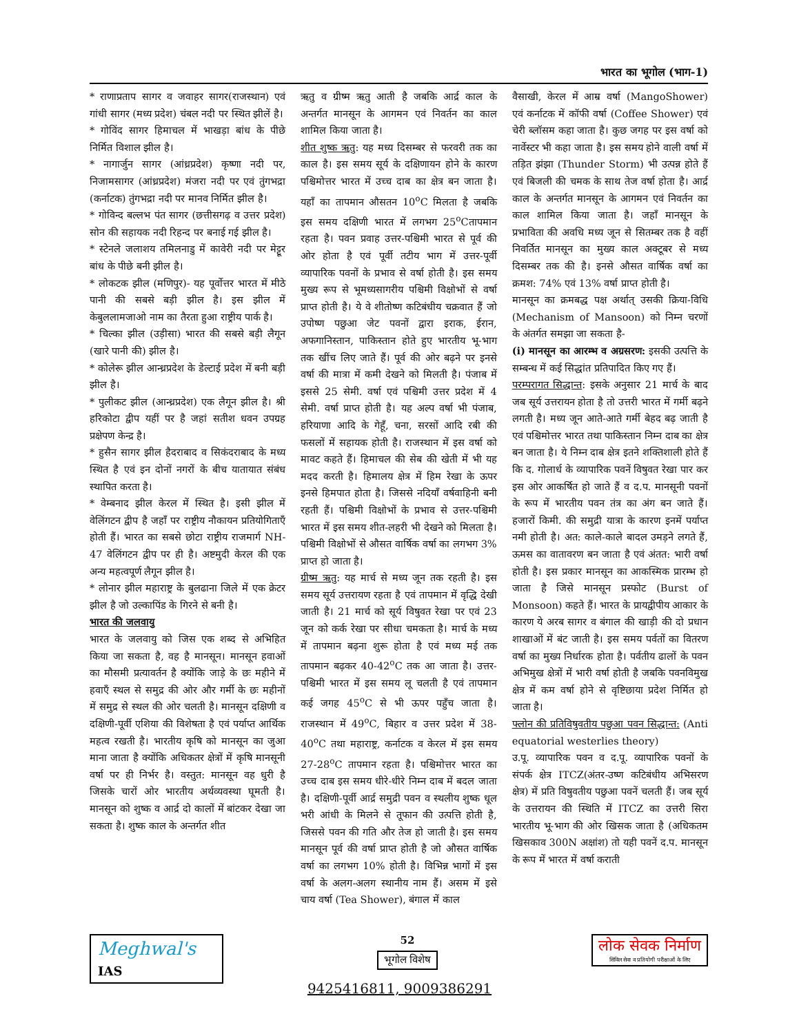भारत का भूगोल (भाग-1)
* राणाप्रताप सागर व जवाहर सागर(राजस्थान) एवं गांधी सागर (मध्य प्रदेश) चंबल नदी पर स्थित झीलें है।
* गोविंद सागर हिमाचल में भाखड़ा बांध के पीछे निर्मित विशाल झील है।
* नागार्जुन सागर (आंध्रप्रदेश) कृष्णा नदी पर, निजामसागर (आंध्रप्रदेश) मंजरा नदी पर एवं तुंगभद्रा (कर्नाटक) तुंगभद्रा नदी पर मानव निर्मित झील है।
* गोविन्द बल्लभ पंत सागर (छत्तीसगढ़ व उत्तर प्रदेश) सोन की सहायक नदी रिहन्द पर बनाई गई झील है।
* स्टेनले जलाशय तमिलनाडु में कावेरी नदी पर मेट्टूर बांध के पीछे बनी झील है।
* लोकटक झील (मणिपुर)- यह पूर्वोत्तर भारत में मीठे पानी की सबसे बड़ी झील है। इस झील में केबुललामजाओ नाम का तैरता हुआ राष्ट्रीय पार्क है।
* चिल्का झील (उड़ीसा) भारत की सबसे बड़ी लैगून (खारे पानी की) झील है।
* कोलेरू झील आन्ध्रप्रदेश के डेल्टाई प्रदेश में बनी बड़ी झील है।
* पुलीकट झील (आन्ध्रप्रदेश) एक लैगून झील है। श्री हरिकोटा द्वीप यहीं पर है जहां सतीश धवन उपग्रह प्रक्षेपण केन्द्र है।
* हुसैन सागर झील हैदराबाद व सिकंदराबाद के मध्य स्थित है एवं इन दोनों नगरों के बीच यातायात संबंध स्थापित करता है।
* वेम्बनाद झील केरल में स्थित है। इसी झील में वेलिंगटन द्वीप है जहाँ पर राष्ट्रीय नौकायन प्रतियोगिताएँ होती हैं। भारत का सबसे छोटा राष्ट्रीय राजमार्ग NH-47 वेलिंगटन द्वीप पर ही है। अष्टमुदी केरल की एक अन्य महत्वपूर्ण लैगून झील है।
* लोनार झील महाराष्ट्र के बुलढाना जिले में एक क्रेटर झील है जो उल्कापिंड के गिरने से बनी है।
भारत की जलवायु
भारत के जलवायु को जिस एक शब्द से अभिहित किया जा सकता है, वह है मानसून। मानसून हवाओं का मौसमी प्रत्यावर्तन है क्योंकि जाड़े के छः महीने में हवाएँ स्थल से समुद्र की ओर और गर्मी के छः महीनों में समुद्र से स्थल की ओर चलती है। मानसून दक्षिणी व दक्षिणी-पूर्वी एशिया की विशेषता है एवं पर्याप्त आर्थिक महत्व रखती है। भारतीय कृषि को मानसून का जुआ माना जाता है क्योंकि अधिकतर क्षेत्रों में कृषि मानसूनी वर्षा पर ही निर्भर है। वस्तुत: मानसून वह धुरी है जिसके चारों ओर भारतीय अर्थव्यवस्था घूमती है। मानसून को शुष्क व आर्द्र दो कालों में बांटकर देखा जा सकता है। शुष्क काल के अन्तर्गत शीत
ऋतु व ग्रीष्म ऋतु आती है जबकि आर्द्र काल के अन्तर्गत मानसून के आगमन एवं निवर्तन का काल शामिल किया जाता है।
शीत शुष्क ऋतु: यह मध्य दिसम्बर से फरवरी तक का काल है। इस समय सूर्य के दक्षिणायन होने के कारण पश्चिमोत्तर भारत में उच्च दाब का क्षेत्र बन जाता है। यहाँ का तापमान औसतन 10<sup>o</sup>C मिलता है जबकि इस समय दक्षिणी भारत में लगभग 25<sup>o</sup>Cतापमान रहता है। पवन प्रवाह उत्तर-पश्चिमी भारत से पूर्व की ओर होता है एवं पूर्वी तटीय भाग में उत्तर-पूर्वी व्यापारिक पवनों के प्रभाव से वर्षा होती है। इस समय मुख्य रूप से भूमध्यसागरीय पश्चिमी विक्षोभों से वर्षा प्राप्त होती है। ये वे शीतोष्ण कटिबंधीय चक्रवात हैं जो उपोष्ण पछुआ जेट पवनों द्वारा इराक, ईरान, अफगानिस्तान, पाकिस्तान होते हुए भारतीय भू-भाग तक खींच लिए जाते हैं। पूर्व की ओर बढ़ने पर इनसे वर्षा की मात्रा में कमी देखने को मिलती है। पंजाब में इससे 25 सेमी. वर्षा एवं पश्चिमी उत्तर प्रदेश में 4 सेमी. वर्षा प्राप्त होती है। यह अल्प वर्षा भी पंजाब, हरियाणा आदि के गेहूँ, चना, सरसों आदि रबी की फसलों में सहायक होती है। राजस्थान में इस वर्षा को मावट कहते हैं। हिमाचल की सेब की खेती में भी यह मदद करती है। हिमालय क्षेत्र में हिम रेखा के ऊपर इनसे हिमपात होता है। जिससे नदियाँ वर्षवाहिनी बनी रहती हैं। पश्चिमी विक्षोभों के प्रभाव से उत्तर-पश्चिमी भारत में इस समय शीत-लहरी भी देखने को मिलता है। पश्चिमी विक्षोभों से औसत वार्षिक वर्षा का लगभग 3% प्राप्त हो जाता है।
ग्रीष्म ऋतु: यह मार्च से मध्य जून तक रहती है। इस समय सूर्य उत्तरायण रहता है एवं तापमान में वृद्धि देखी जाती है। 21 मार्च को सूर्य विषुवत रेखा पर एवं 23 जून को कर्क रेखा पर सीधा चमकता है। मार्च के मध्य में तापमान बढ़ना शुरू होता है एवं मध्य मई तक तापमान बढ़कर 40-42<sup>o</sup>C तक आ जाता है। उत्तर-पश्चिमी भारत में इस समय लू चलती है एवं तापमान कई जगह 45<sup>o</sup>C से भी ऊपर पहुँच जाता है। राजस्थान में 49<sup>o</sup>C, बिहार व उत्तर प्रदेश में 38-40<sup>o</sup>C तथा महाराष्ट्र, कर्नाटक व केरल में इस समय 27-28<sup>o</sup>C तापमान रहता है। पश्चिमोत्तर भारत का उच्च दाब इस समय धीरे-धीरे निम्न दाब में बदल जाता है। दक्षिणी-पूर्वी आर्द्र समुद्री पवन व स्थलीय शुष्क धूल भरी आंधी के मिलने से तूफान की उत्पत्ति होती है, जिससे पवन की गति और तेज हो जाती है। इस समय मानसून पूर्व की वर्षा प्राप्त होती है जो औसत वार्षिक वर्षा का लगभग 10% होती है। विभिन्न भागों में इस वर्षा के अलग-अलग स्थानीय नाम हैं। असम में इसे चाय वर्षा (Tea Shower), बंगाल में काल
वैसाखी, केरल में आम्र वर्षा (MangoShower) एवं कर्नाटक में कॉफी वर्षा (Coffee Shower) एवं चेरी ब्लॉसम कहा जाता है। कुछ जगह पर इस वर्षा को नार्वेस्टर भी कहा जाता है। इस समय होने वाली वर्षा में तड़ित झंझा (Thunder Storm) भी उत्पन्न होते हैं एवं बिजली की चमक के साथ तेज वर्षा होता है। आर्द्र काल के अन्तर्गत मानसून के आगमन एवं निवर्तन का काल शामिल किया जाता है। जहाँ मानसून के प्रभाविता की अवधि मध्य जून से सितम्बर तक है वहीं निवर्तित मानसून का मुख्य काल अक्टूबर से मध्य दिसम्बर तक की है। इनसे औसत वार्षिक वर्षा का क्रमश: 74% एवं 13% वर्षा प्राप्त होती है।
मानसून का क्रमबद्ध पक्ष अर्थात् उसकी क्रिया-विधि (Mechanism of Mansoon) को निम्न चरणों के अंतर्गत समझा जा सकता है-
(i) मानसून का आरम्भ व अग्रसरण: इसकी उत्पत्ति के सम्बन्ध में कई सिद्धांत प्रतिपादित किए गए हैं।
परम्परागत सिद्धान्त: इसके अनुसार 21 मार्च के बाद जब सूर्य उत्तरायन होता है तो उत्तरी भारत में गर्मी बढ़ने लगती है। मध्य जून आते-आते गर्मी बेहद बढ़ जाती है एवं पश्चिमोत्तर भारत तथा पाकिस्तान निम्न दाब का क्षेत्र बन जाता है। ये निम्न दाब क्षेत्र इतने शक्तिशाली होते हैं कि द. गोलार्ध के व्यापारिक पवनें विषुवत रेखा पार कर इस ओर आकर्षित हो जाते हैं व द.प. मानसूनी पवनों के रूप में भारतीय पवन तंत्र का अंग बन जाते हैं। हजारों किमी. की समुद्री यात्रा के कारण इनमें पर्याप्त नमी होती है। अत: काले-काले बादल उमड़ने लगते हैं, ऊमस का वातावरण बन जाता है एवं अंतत: भारी वर्षा होती है। इस प्रकार मानसून का आकस्मिक प्रारम्भ हो जाता है जिसे मानसून प्रस्फोट (Burst of Monsoon) कहते हैं। भारत के प्रायद्वीपीय आकार के कारण ये अरब सागर व बंगाल की खाड़ी की दो प्रधान शाखाओं में बंट जाती है। इस समय पर्वतों का वितरण वर्षा का मुख्य निर्धारक होता है। पर्वतीय ढालों के पवन अभिमुख क्षेत्रों में भारी वर्षा होती है जबकि पवनविमुख क्षेत्र में कम वर्षा होने से वृष्टिछाया प्रदेश निर्मित हो जाता है।
फ्लोन की प्रतिविषुवतीय पछुआ पवन सिद्धान्त: (Anti equatorial westerlies theory)
उ.पू. व्यापारिक पवन व द.पू. व्यापारिक पवनों के संपर्क क्षेत्र ITCZ(अंतर-उष्ण कटिबंधीय अभिसरण क्षेत्र) में प्रति विषुवतीय पछुआ पवनें चलती हैं। जब सूर्य के उत्तरायन की स्थिति में ITCZ का उत्तरी सिरा भारतीय भू-भाग की ओर खिसक जाता है (अधिकतम खिसकाव 300N अक्षांश) तो यही पवनें द.प. मानसून के रूप में भारत में वर्षा कराती
Meghwal's IAS
52
भूगोल विशेष
लोक सेवक निर्माण
सिविल सेवा व प्रतियोगी परीक्षाओं के लिए
9425416811, 9009386291